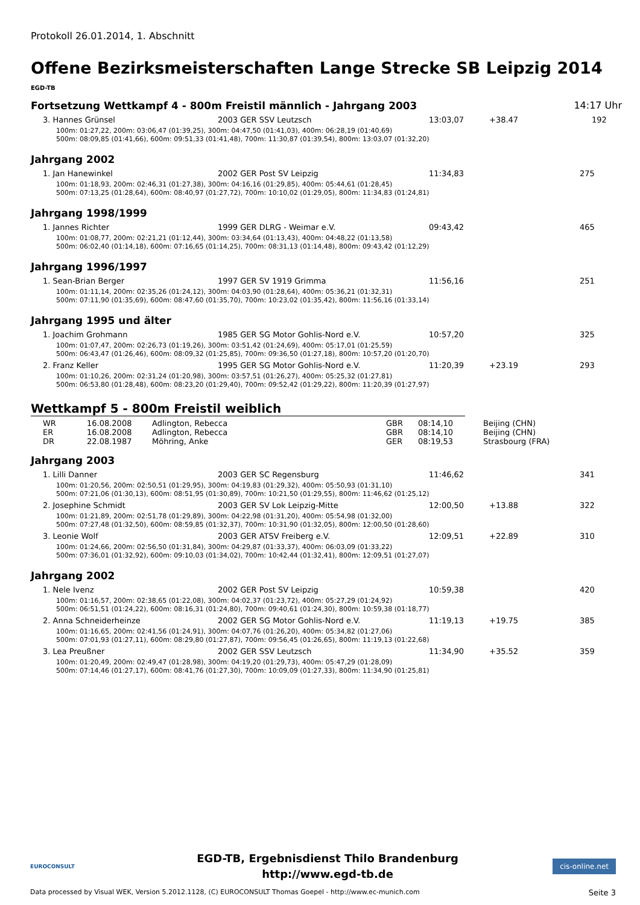Protokoll 26.01.2014, 1. Abschnitt
Offene Bezirksmeisterschaften Lange Strecke SB Leipzig 2014
EGD-TB
Fortsetzung Wettkampf 4 - 800m Freistil männlich - Jahrgang 2003 14:17 Uhr
| 3. Hannes Grünsel | 2003 GER SSV Leutzsch | 13:03,07 | +38.47 | 192 |
| 100m: 01:27,22, 200m: 03:06,47 (01:39,25), 300m: 04:47,50 (01:41,03), 400m: 06:28,19 (01:40,69) 500m: 08:09,85 (01:41,66), 600m: 09:51,33 (01:41,48), 700m: 11:30,87 (01:39,54), 800m: 13:03,07 (01:32,20) | | | | |
Jahrgang 2002
| 1. Jan Hanewinkel | 2002 GER Post SV Leipzig | 11:34,83 | | 275 |
| 100m: 01:18,93, 200m: 02:46,31 (01:27,38), 300m: 04:16,16 (01:29,85), 400m: 05:44,61 (01:28,45) 500m: 07:13,25 (01:28,64), 600m: 08:40,97 (01:27,72), 700m: 10:10,02 (01:29,05), 800m: 11:34,83 (01:24,81) | | | | |
Jahrgang 1998/1999
| 1. Jannes Richter | 1999 GER DLRG - Weimar e.V. | 09:43,42 | | 465 |
| 100m: 01:08,77, 200m: 02:21,21 (01:12,44), 300m: 03:34,64 (01:13,43), 400m: 04:48,22 (01:13,58) 500m: 06:02,40 (01:14,18), 600m: 07:16,65 (01:14,25), 700m: 08:31,13 (01:14,48), 800m: 09:43,42 (01:12,29) | | | | |
Jahrgang 1996/1997
| 1. Sean-Brian Berger | 1997 GER SV 1919 Grimma | 11:56,16 | | 251 |
| 100m: 01:11,14, 200m: 02:35,26 (01:24,12), 300m: 04:03,90 (01:28,64), 400m: 05:36,21 (01:32,31) 500m: 07:11,90 (01:35,69), 600m: 08:47,60 (01:35,70), 700m: 10:23,02 (01:35,42), 800m: 11:56,16 (01:33,14) | | | | |
Jahrgang 1995 und älter
| 1. Joachim Grohmann | 1985 GER SG Motor Gohlis-Nord e.V. | 10:57,20 | | 325 |
| 100m: 01:07,47, 200m: 02:26,73 (01:19,26), 300m: 03:51,42 (01:24,69), 400m: 05:17,01 (01:25,59) 500m: 06:43,47 (01:26,46), 600m: 08:09,32 (01:25,85), 700m: 09:36,50 (01:27,18), 800m: 10:57,20 (01:20,70) | | | | |
| 2. Franz Keller | 1995 GER SG Motor Gohlis-Nord e.V. | 11:20,39 | +23.19 | 293 |
| 100m: 01:10,26, 200m: 02:31,24 (01:20,98), 300m: 03:57,51 (01:26,27), 400m: 05:25,32 (01:27,81) 500m: 06:53,80 (01:28,48), 600m: 08:23,20 (01:29,40), 700m: 09:52,42 (01:29,22), 800m: 11:20,39 (01:27,97) | | | | |
Wettkampf 5 - 800m Freistil weiblich
| WR | 16.08.2008 | Adlington, Rebecca | GBR | 08:14,10 | Beijing (CHN) |
| ER | 16.08.2008 | Adlington, Rebecca | GBR | 08:14,10 | Beijing (CHN) |
| DR | 22.08.1987 | Möhring, Anke | GER | 08:19,53 | Strasbourg (FRA) |
Jahrgang 2003
| 1. Lilli Danner | 2003 GER SC Regensburg | 11:46,62 | | 341 |
| 100m: 01:20,56, 200m: 02:50,51 (01:29,95), 300m: 04:19,83 (01:29,32), 400m: 05:50,93 (01:31,10) 500m: 07:21,06 (01:30,13), 600m: 08:51,95 (01:30,89), 700m: 10:21,50 (01:29,55), 800m: 11:46,62 (01:25,12) | | | | |
| 2. Josephine Schmidt | 2003 GER SV Lok Leipzig-Mitte | 12:00,50 | +13.88 | 322 |
| 100m: 01:21,89, 200m: 02:51,78 (01:29,89), 300m: 04:22,98 (01:31,20), 400m: 05:54,98 (01:32,00) 500m: 07:27,48 (01:32,50), 600m: 08:59,85 (01:32,37), 700m: 10:31,90 (01:32,05), 800m: 12:00,50 (01:28,60) | | | | |
| 3. Leonie Wolf | 2003 GER ATSV Freiberg e.V. | 12:09,51 | +22.89 | 310 |
| 100m: 01:24,66, 200m: 02:56,50 (01:31,84), 300m: 04:29,87 (01:33,37), 400m: 06:03,09 (01:33,22) 500m: 07:36,01 (01:32,92), 600m: 09:10,03 (01:34,02), 700m: 10:42,44 (01:32,41), 800m: 12:09,51 (01:27,07) | | | | |
Jahrgang 2002
| 1. Nele Ivenz | 2002 GER Post SV Leipzig | 10:59,38 | | 420 |
| 100m: 01:16,57, 200m: 02:38,65 (01:22,08), 300m: 04:02,37 (01:23,72), 400m: 05:27,29 (01:24,92) 500m: 06:51,51 (01:24,22), 600m: 08:16,31 (01:24,80), 700m: 09:40,61 (01:24,30), 800m: 10:59,38 (01:18,77) | | | | |
| 2. Anna Schneiderheinze | 2002 GER SG Motor Gohlis-Nord e.V. | 11:19,13 | +19.75 | 385 |
| 100m: 01:16,65, 200m: 02:41,56 (01:24,91), 300m: 04:07,76 (01:26,20), 400m: 05:34,82 (01:27,06) 500m: 07:01,93 (01:27,11), 600m: 08:29,80 (01:27,87), 700m: 09:56,45 (01:26,65), 800m: 11:19,13 (01:22,68) | | | | |
| 3. Lea Preußner | 2002 GER SSV Leutzsch | 11:34,90 | +35.52 | 359 |
| 100m: 01:20,49, 200m: 02:49,47 (01:28,98), 300m: 04:19,20 (01:29,73), 400m: 05:47,29 (01:28,09) 500m: 07:14,46 (01:27,17), 600m: 08:41,76 (01:27,30), 700m: 10:09,09 (01:27,33), 800m: 11:34,90 (01:25,81) | | | | |
EUROCONSULT
EGD-TB, Ergebnisdienst Thilo Brandenburg
http://www.egd-tb.de
cis-online.net
Data processed by Visual WEK, Version 5.2012.1128, (C) EUROCONSULT Thomas Goepel - http://www.ec-munich.com Seite 3